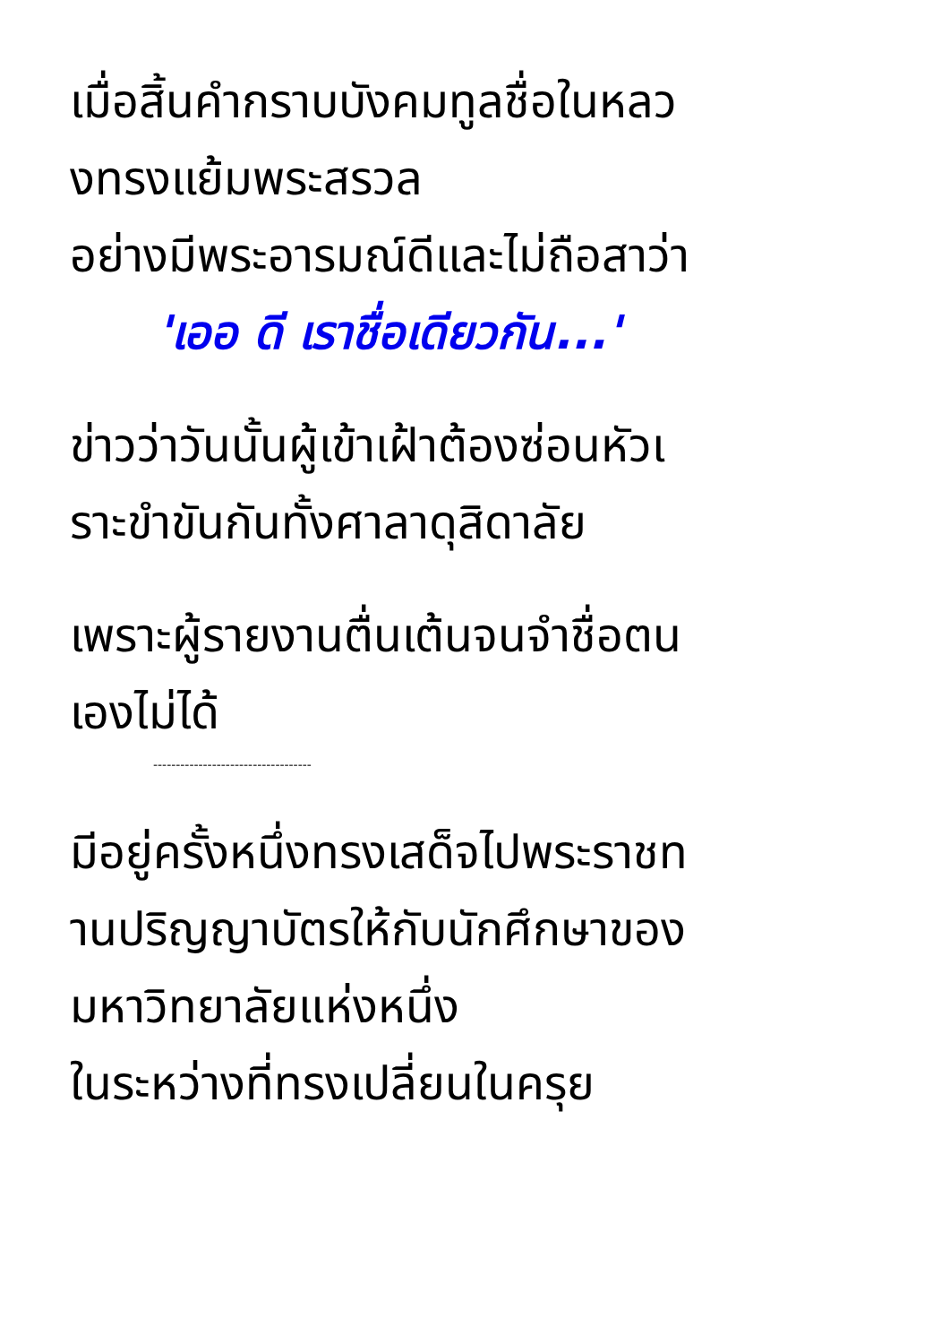เมื่อสิ้นคำกราบบังคมทูลชื่อในหลว
งทรงแย้มพระสรวล
อย่างมีพระอารมณ์ดีและไม่ถือสาว่า
'เออ ดี เราชื่อเดียวกัน...'
ข่าวว่าวันนั้นผู้เข้าเฝ้าต้องซ่อนหัวเ
ราะขำขันกันทั้งศาลาดุสิดาลัย
เพราะผู้รายงานตื่นเต้นจนจำชื่อตน
เองไม่ได้
-----------------------------------
มีอยู่ครั้งหนึ่งทรงเสด็จไปพระราชท
านปริญญาบัตรให้กับนักศึกษาของ
มหาวิทยาลัยแห่งหนึ่ง
ในระหว่างที่ทรงเปลี่ยนในครุย